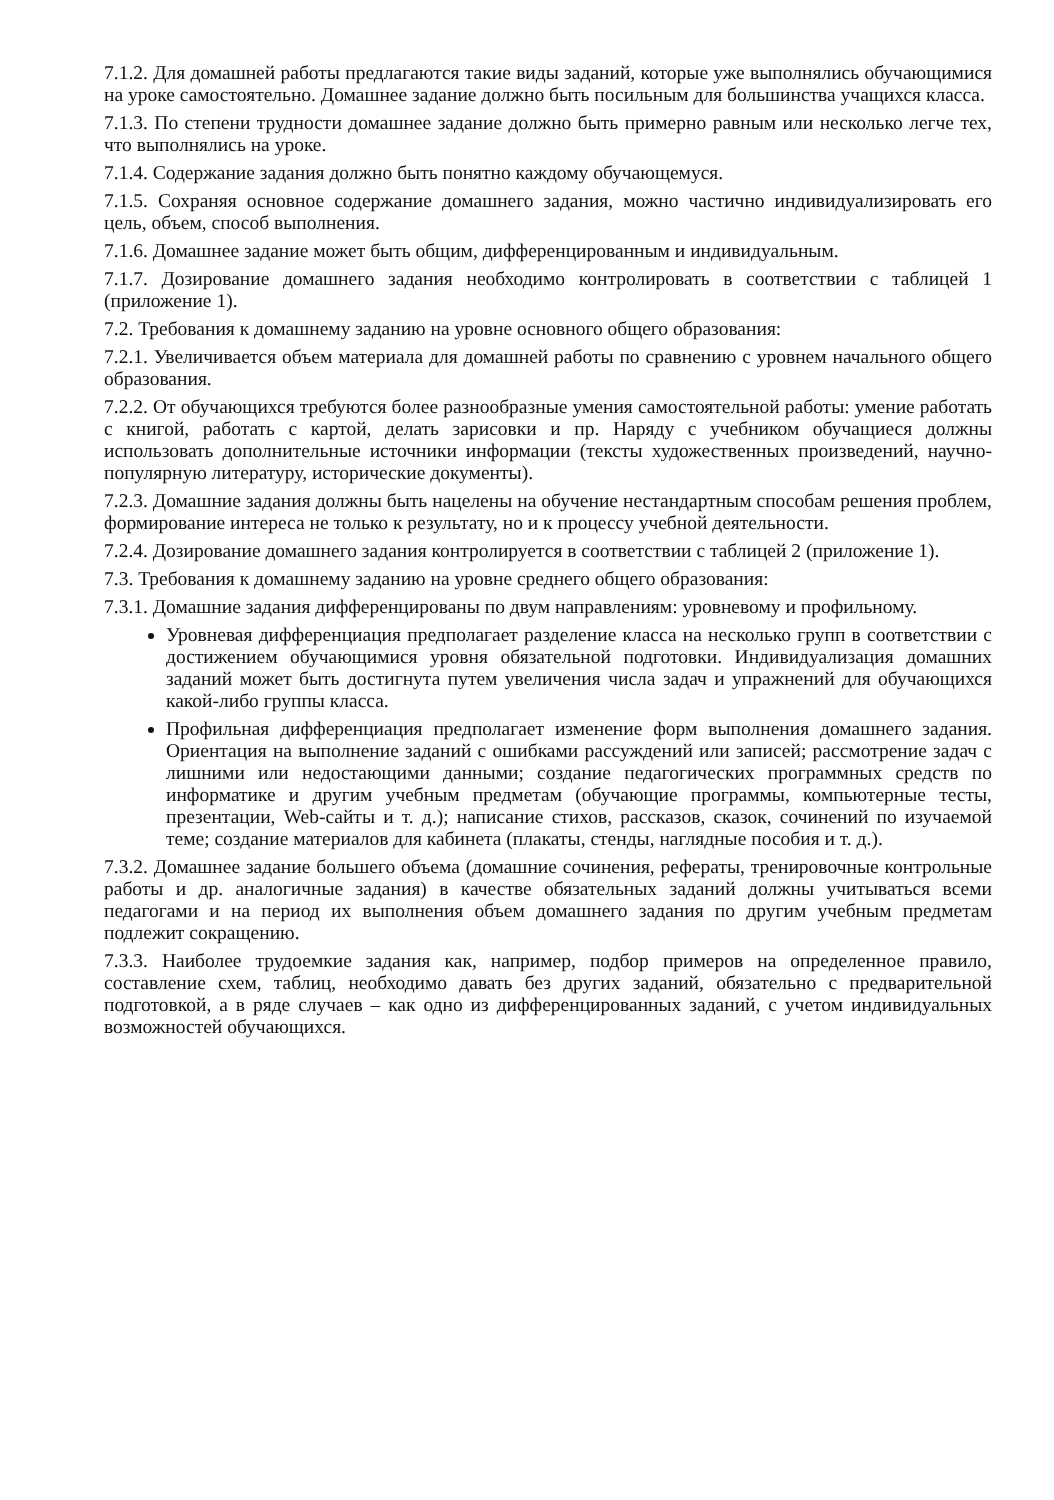7.1.2. Для домашней работы предлагаются такие виды заданий, которые уже выполнялись обучающимися на уроке самостоятельно. Домашнее задание должно быть посильным для большинства учащихся класса.
7.1.3. По степени трудности домашнее задание должно быть примерно равным или несколько легче тех, что выполнялись на уроке.
7.1.4. Содержание задания должно быть понятно каждому обучающемуся.
7.1.5. Сохраняя основное содержание домашнего задания, можно частично индивидуализировать его цель, объем, способ выполнения.
7.1.6. Домашнее задание может быть общим, дифференцированным и индивидуальным.
7.1.7. Дозирование домашнего задания необходимо контролировать в соответствии с таблицей 1 (приложение 1).
7.2. Требования к домашнему заданию на уровне основного общего образования:
7.2.1. Увеличивается объем материала для домашней работы по сравнению с уровнем начального общего образования.
7.2.2. От обучающихся требуются более разнообразные умения самостоятельной работы: умение работать с книгой, работать с картой, делать зарисовки и пр. Наряду с учебником обучащиеся должны использовать дополнительные источники информации (тексты художественных произведений, научно-популярную литературу, исторические документы).
7.2.3. Домашние задания должны быть нацелены на обучение нестандартным способам решения проблем, формирование интереса не только к результату, но и к процессу учебной деятельности.
7.2.4. Дозирование домашнего задания контролируется в соответствии с таблицей 2 (приложение 1).
7.3. Требования к домашнему заданию на уровне среднего общего образования:
7.3.1. Домашние задания дифференцированы по двум направлениям: уровневому и профильному.
Уровневая дифференциация предполагает разделение класса на несколько групп в соответствии с достижением обучающимися уровня обязательной подготовки. Индивидуализация домашних заданий может быть достигнута путем увеличения числа задач и упражнений для обучающихся какой-либо группы класса.
Профильная дифференциация предполагает изменение форм выполнения домашнего задания. Ориентация на выполнение заданий с ошибками рассуждений или записей; рассмотрение задач с лишними или недостающими данными; создание педагогических программных средств по информатике и другим учебным предметам (обучающие программы, компьютерные тесты, презентации, Web-сайты и т. д.); написание стихов, рассказов, сказок, сочинений по изучаемой теме; создание материалов для кабинета (плакаты, стенды, наглядные пособия и т. д.).
7.3.2. Домашнее задание большего объема (домашние сочинения, рефераты, тренировочные контрольные работы и др. аналогичные задания) в качестве обязательных заданий должны учитываться всеми педагогами и на период их выполнения объем домашнего задания по другим учебным предметам подлежит сокращению.
7.3.3. Наиболее трудоемкие задания как, например, подбор примеров на определенное правило, составление схем, таблиц, необходимо давать без других заданий, обязательно с предварительной подготовкой, а в ряде случаев – как одно из дифференцированных заданий, с учетом индивидуальных возможностей обучающихся.